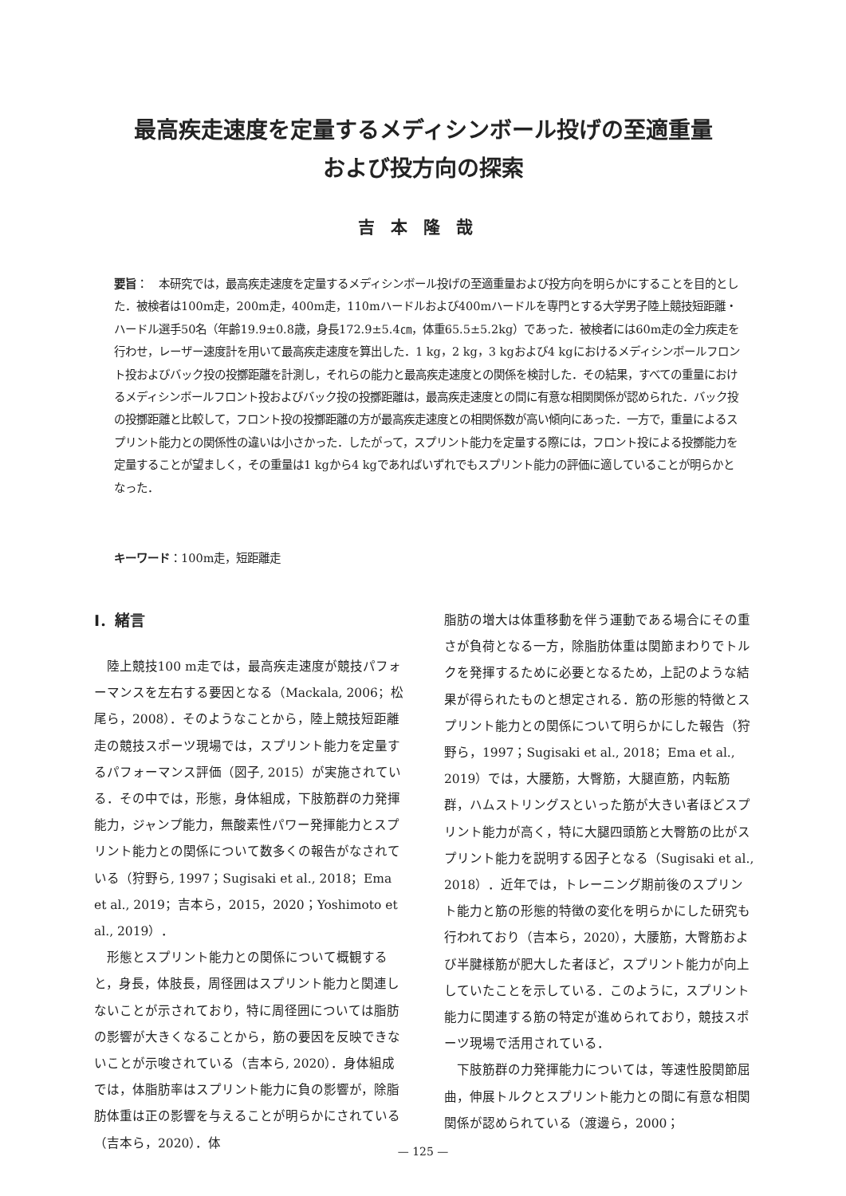最高疾走速度を定量するメディシンボール投げの至適重量
および投方向の探索
吉本隆哉
要旨：　本研究では，最高疾走速度を定量するメディシンボール投げの至適重量および投方向を明らかにすることを目的とした．被検者は100m走，200m走，400m走，110mハードルおよび400mハードルを専門とする大学男子陸上競技短距離・ハードル選手50名（年齢19.9±0.8歳，身長172.9±5.4㎝，体重65.5±5.2kg）であった．被検者には60m走の全力疾走を行わせ，レーザー速度計を用いて最高疾走速度を算出した．1 kg，2 kg，3 kgおよび4 kgにおけるメディシンボールフロント投およびバック投の投擲距離を計測し，それらの能力と最高疾走速度との関係を検討した．その結果，すべての重量におけるメディシンボールフロント投およびバック投の投擲距離は，最高疾走速度との間に有意な相関関係が認められた．バック投の投擲距離と比較して，フロント投の投擲距離の方が最高疾走速度との相関係数が高い傾向にあった．一方で，重量によるスプリント能力との関係性の違いは小さかった．したがって，スプリント能力を定量する際には，フロント投による投擲能力を定量することが望ましく，その重量は1 kgから4 kgであればいずれでもスプリント能力の評価に適していることが明らかとなった．
キーワード：100m走，短距離走
Ⅰ．緒言
陸上競技100 m走では，最高疾走速度が競技パフォーマンスを左右する要因となる（Mackala, 2006；松尾ら，2008）．そのようなことから，陸上競技短距離走の競技スポーツ現場では，スプリント能力を定量するパフォーマンス評価（図子, 2015）が実施されている．その中では，形態，身体組成，下肢筋群の力発揮能力，ジャンプ能力，無酸素性パワー発揮能力とスプリント能力との関係について数多くの報告がなされている（狩野ら, 1997；Sugisaki et al., 2018；Ema et al., 2019；吉本ら，2015，2020；Yoshimoto et al., 2019）．
形態とスプリント能力との関係について概観すると，身長，体肢長，周径囲はスプリント能力と関連しないことが示されており，特に周径囲については脂肪の影響が大きくなることから，筋の要因を反映できないことが示唆されている（吉本ら, 2020）．身体組成では，体脂肪率はスプリント能力に負の影響が，除脂肪体重は正の影響を与えることが明らかにされている（吉本ら，2020）．体
脂肪の増大は体重移動を伴う運動である場合にその重さが負荷となる一方，除脂肪体重は関節まわりでトルクを発揮するために必要となるため，上記のような結果が得られたものと想定される．筋の形態的特徴とスプリント能力との関係について明らかにした報告（狩野ら，1997；Sugisaki et al., 2018；Ema et al., 2019）では，大腰筋，大臀筋，大腿直筋，内転筋群，ハムストリングスといった筋が大きい者ほどスプリント能力が高く，特に大腿四頭筋と大臀筋の比がスプリント能力を説明する因子となる（Sugisaki et al., 2018）．近年では，トレーニング期前後のスプリント能力と筋の形態的特徴の変化を明らかにした研究も行われており（吉本ら，2020），大腰筋，大臀筋および半腱様筋が肥大した者ほど，スプリント能力が向上していたことを示している．このように，スプリント能力に関連する筋の特定が進められており，競技スポーツ現場で活用されている．
下肢筋群の力発揮能力については，等速性股関節屈曲，伸展トルクとスプリント能力との間に有意な相関関係が認められている（渡邊ら，2000；
— 125 —